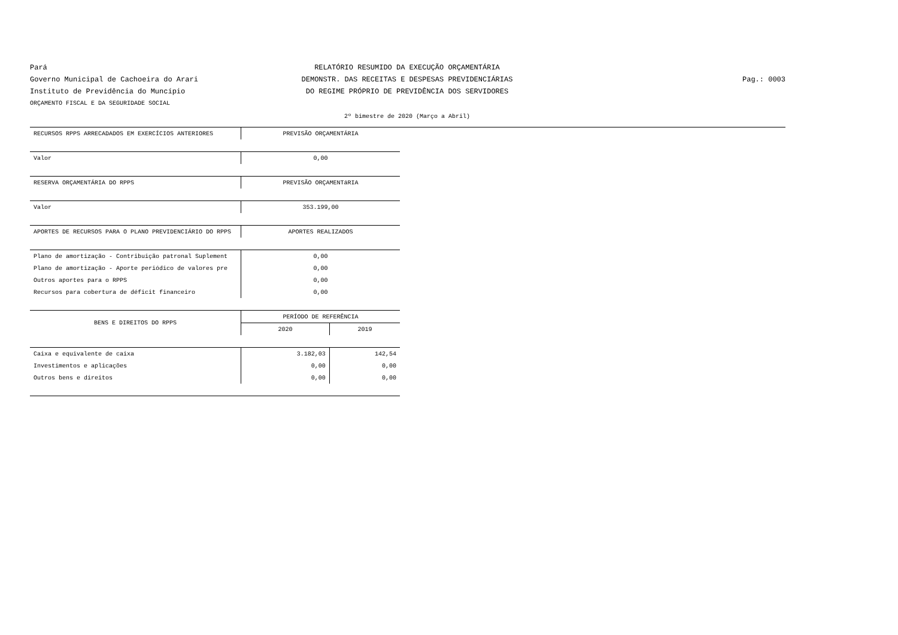Pará
RELATÓRIO RESUMIDO DA EXECUÇÃO ORÇAMENTÁRIA
Governo Municipal de Cachoeira do Arari
DEMONSTR. DAS RECEITAS E DESPESAS PREVIDENCIÁRIAS
Pag.: 0003
Instituto de Previdência do Muncípio
DO REGIME PRÓPRIO DE PREVIDÊNCIA DOS SERVIDORES
ORÇAMENTO FISCAL E DA SEGURIDADE SOCIAL
2º bimestre de 2020 (Março a Abril)
| RECURSOS RPPS ARRECADADOS EM EXERCÍCIOS ANTERIORES | PREVISÃO ORÇAMENTÁRIA | |
| --- | --- | --- |
| Valor | 0,00 | |
| RESERVA ORÇAMENTÁRIA DO RPPS | PREVISÃO ORÇAMENTáRIA | |
| Valor | 353.199,00 | |
| APORTES DE RECURSOS PARA O PLANO PREVIDENCIÁRIO DO RPPS | APORTES REALIZADOS | |
| Plano de amortização - Contribuição patronal Suplement | 0,00 | |
| Plano de amortização - Aporte periódico de valores pre | 0,00 | |
| Outros aportes para o RPPS | 0,00 | |
| Recursos para cobertura de déficit financeiro | 0,00 | |
| BENS E DIREITOS DO RPPS | PERÍODO DE REFERÊNCIA | |
| | 2020 | 2019 |
| Caixa e equivalente de caixa | 3.182,03 | 142,54 |
| Investimentos e aplicações | 0,00 | 0,00 |
| Outros bens e direitos | 0,00 | 0,00 |